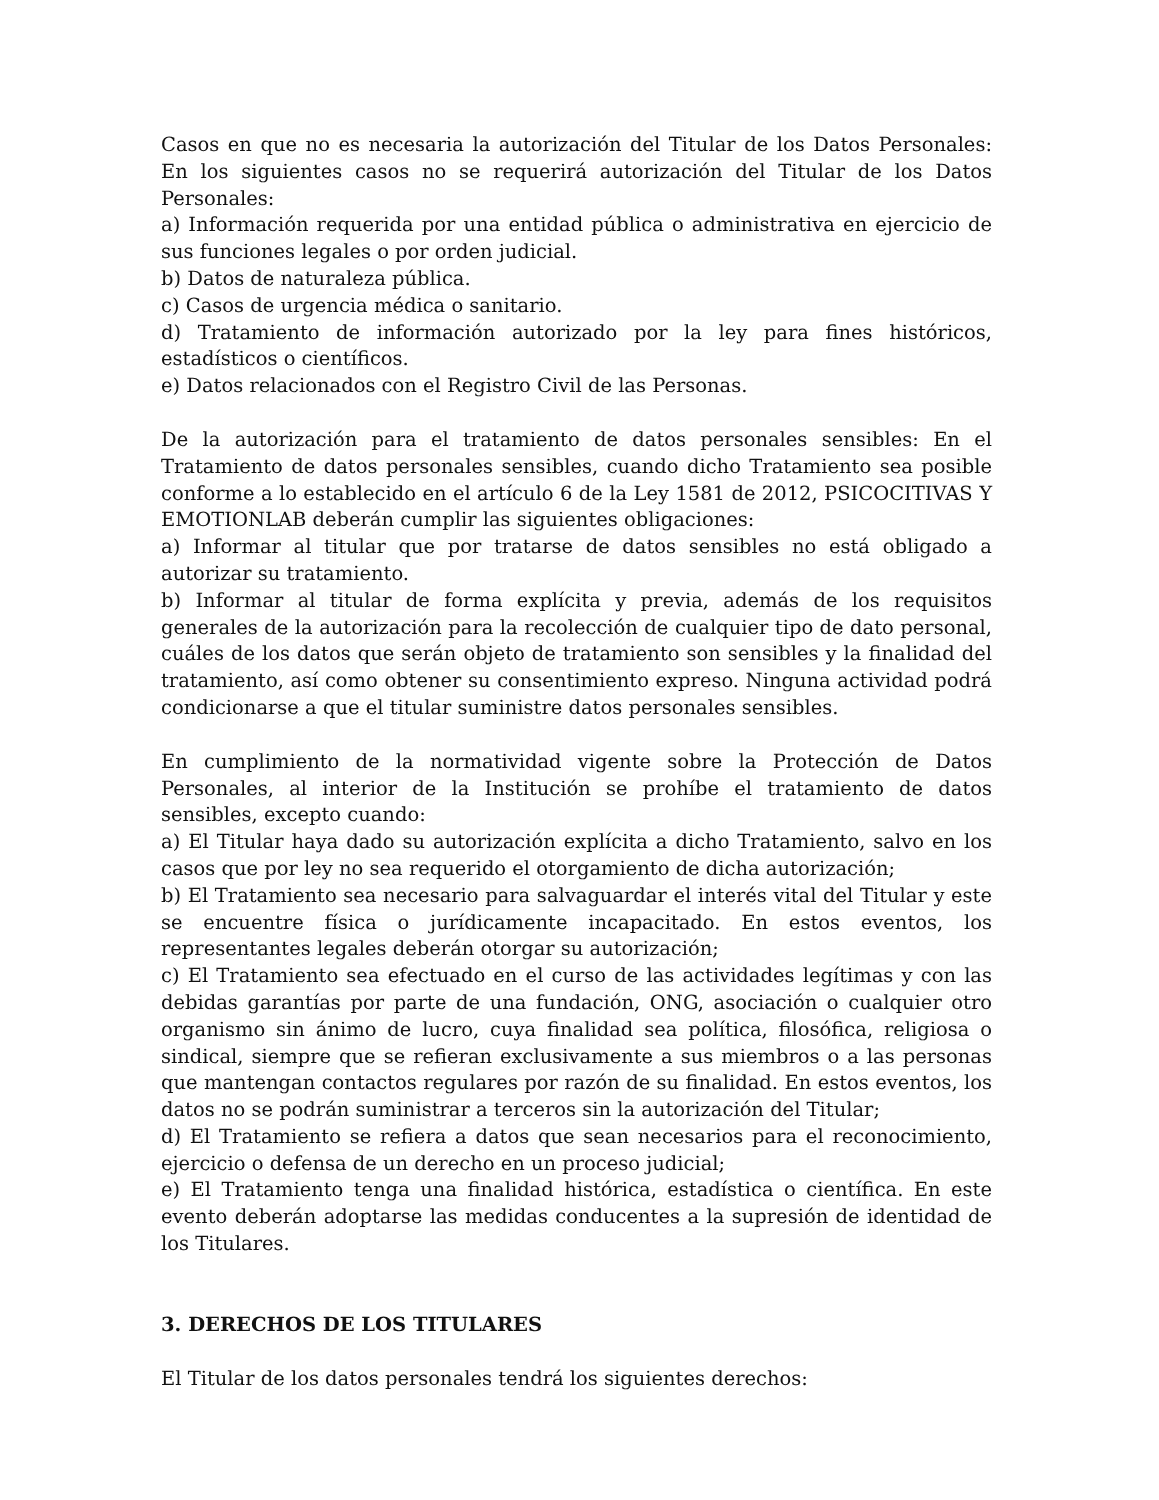Casos en que no es necesaria la autorización del Titular de los Datos Personales: En los siguientes casos no se requerirá autorización del Titular de los Datos Personales:
a) Información requerida por una entidad pública o administrativa en ejercicio de sus funciones legales o por orden judicial.
b) Datos de naturaleza pública.
c) Casos de urgencia médica o sanitario.
d) Tratamiento de información autorizado por la ley para fines históricos, estadísticos o científicos.
e) Datos relacionados con el Registro Civil de las Personas.
De la autorización para el tratamiento de datos personales sensibles: En el Tratamiento de datos personales sensibles, cuando dicho Tratamiento sea posible conforme a lo establecido en el artículo 6 de la Ley 1581 de 2012, PSICOCITIVAS Y EMOTIONLAB deberán cumplir las siguientes obligaciones:
a) Informar al titular que por tratarse de datos sensibles no está obligado a autorizar su tratamiento.
b) Informar al titular de forma explícita y previa, además de los requisitos generales de la autorización para la recolección de cualquier tipo de dato personal, cuáles de los datos que serán objeto de tratamiento son sensibles y la finalidad del tratamiento, así como obtener su consentimiento expreso. Ninguna actividad podrá condicionarse a que el titular suministre datos personales sensibles.
En cumplimiento de la normatividad vigente sobre la Protección de Datos Personales, al interior de la Institución se prohíbe el tratamiento de datos sensibles, excepto cuando:
a) El Titular haya dado su autorización explícita a dicho Tratamiento, salvo en los casos que por ley no sea requerido el otorgamiento de dicha autorización;
b) El Tratamiento sea necesario para salvaguardar el interés vital del Titular y este se encuentre física o jurídicamente incapacitado. En estos eventos, los representantes legales deberán otorgar su autorización;
c) El Tratamiento sea efectuado en el curso de las actividades legítimas y con las debidas garantías por parte de una fundación, ONG, asociación o cualquier otro organismo sin ánimo de lucro, cuya finalidad sea política, filosófica, religiosa o sindical, siempre que se refieran exclusivamente a sus miembros o a las personas que mantengan contactos regulares por razón de su finalidad. En estos eventos, los datos no se podrán suministrar a terceros sin la autorización del Titular;
d) El Tratamiento se refiera a datos que sean necesarios para el reconocimiento, ejercicio o defensa de un derecho en un proceso judicial;
e) El Tratamiento tenga una finalidad histórica, estadística o científica. En este evento deberán adoptarse las medidas conducentes a la supresión de identidad de los Titulares.
3. DERECHOS DE LOS TITULARES
El Titular de los datos personales tendrá los siguientes derechos: